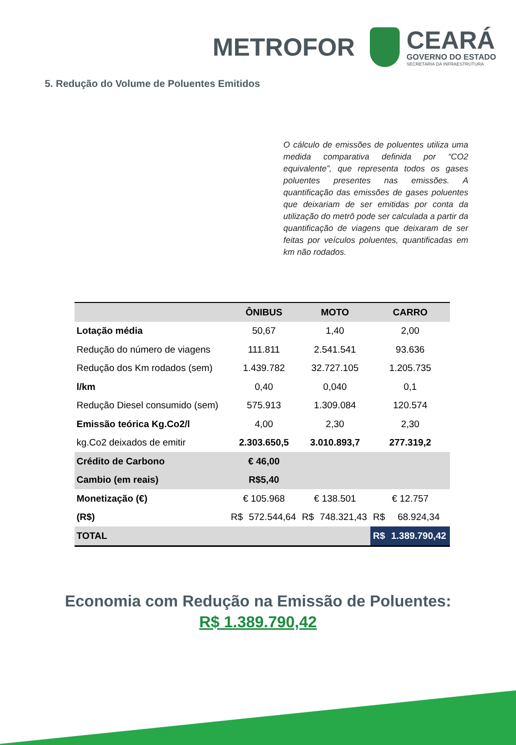METROFOR
CEARÁ
GOVERNO DO ESTADO
SECRETARIA DA INFRAESTRUTURA
5. Redução do Volume de Poluentes Emitidos
O cálculo de emissões de poluentes utiliza uma medida comparativa definida por “CO2 equivalente”, que representa todos os gases poluentes presentes nas emissões. A quantificação das emissões de gases poluentes que deixariam de ser emitidas por conta da utilização do metrô pode ser calculada a partir da quantificação de viagens que deixaram de ser feitas por veículos poluentes, quantificadas em km não rodados.
| | ÔNIBUS | | MOTO | | CARRO | |
| --- | --- | --- | --- | --- | --- | --- |
| Lotação média | 50,67 | | 1,40 | | 2,00 | |
| Redução do número de viagens | 111.811 | | 2.541.541 | | 93.636 | |
| Redução dos Km rodados (sem) | 1.439.782 | | 32.727.105 | | 1.205.735 | |
| l/km | 0,40 | | 0,040 | | 0,1 | |
| Redução Diesel consumido (sem) | 575.913 | | 1.309.084 | | 120.574 | |
| Emissão teórica Kg.Co2/l | 4,00 | | 2,30 | | 2,30 | |
| kg.Co2 deixados de emitir | 2.303.650,5 | | 3.010.893,7 | | 277.319,2 | |
| Crédito de Carbono | € 46,00 | | | | | |
| Cambio (em reais) | R$5,40 | | | | | |
| Monetização (€) | € 105.968 | | € 138.501 | | € 12.757 | |
| (R$) | R$ | 572.544,64 | R$ | 748.321,43 | R$ | 68.924,34 |
| TOTAL | | | | | R$ | 1.389.790,42 |
Economia com Redução na Emissão de Poluentes:
R$ 1.389.790,42